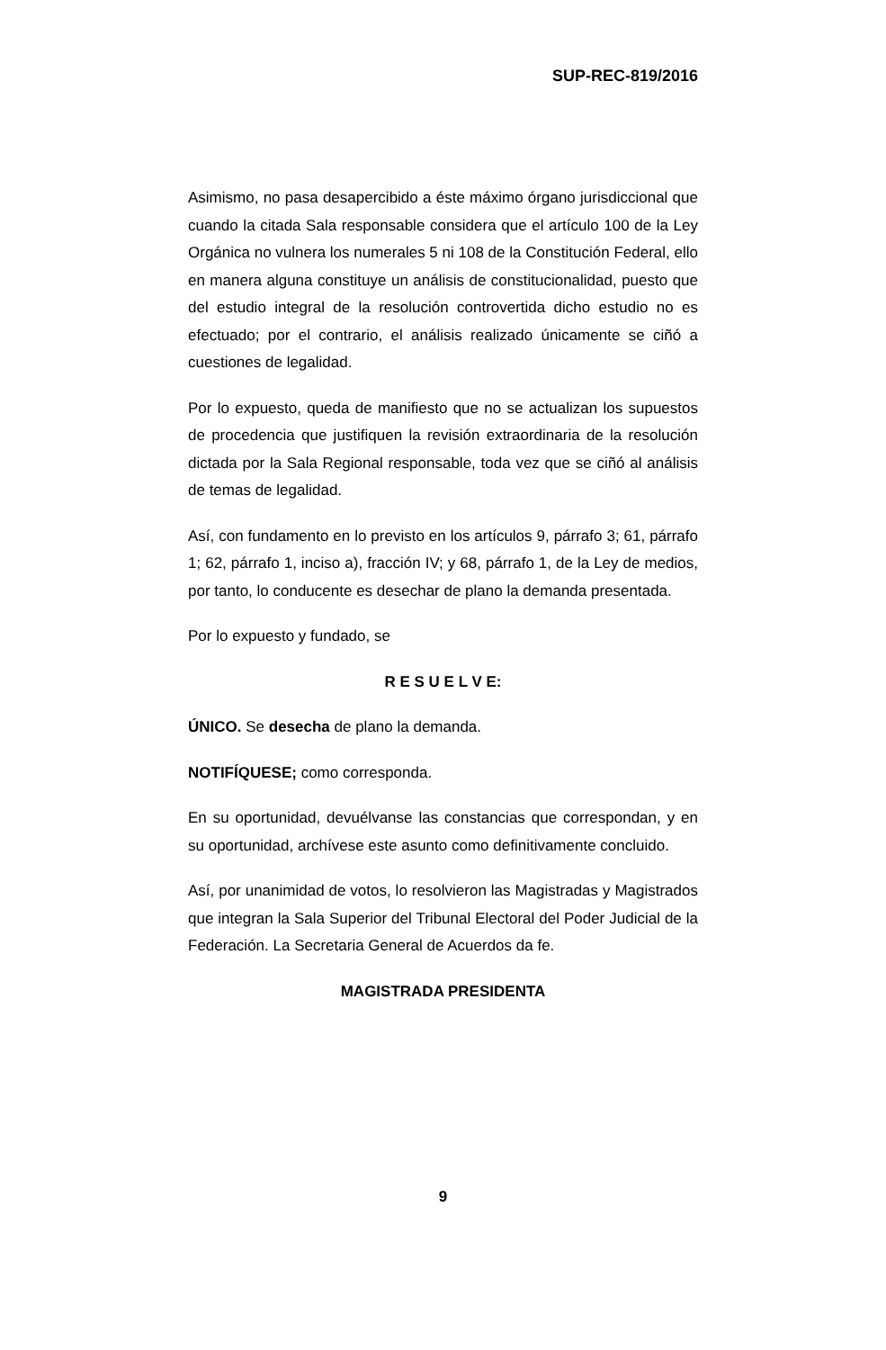SUP-REC-819/2016
Asimismo, no pasa desapercibido a éste máximo órgano jurisdiccional que cuando la citada Sala responsable considera que el artículo 100 de la Ley Orgánica no vulnera los numerales 5 ni 108 de la Constitución Federal, ello en manera alguna constituye un análisis de constitucionalidad, puesto que del estudio integral de la resolución controvertida dicho estudio no es efectuado; por el contrario, el análisis realizado únicamente se ciñó a cuestiones de legalidad.
Por lo expuesto, queda de manifiesto que no se actualizan los supuestos de procedencia que justifiquen la revisión extraordinaria de la resolución dictada por la Sala Regional responsable, toda vez que se ciñó al análisis de temas de legalidad.
Así, con fundamento en lo previsto en los artículos 9, párrafo 3; 61, párrafo 1; 62, párrafo 1, inciso a), fracción IV; y 68, párrafo 1, de la Ley de medios, por tanto, lo conducente es desechar de plano la demanda presentada.
Por lo expuesto y fundado, se
R E S U E L V E:
ÚNICO. Se desecha de plano la demanda.
NOTIFÍQUESE; como corresponda.
En su oportunidad, devuélvanse las constancias que correspondan, y en su oportunidad, archívese este asunto como definitivamente concluido.
Así, por unanimidad de votos, lo resolvieron las Magistradas y Magistrados que integran la Sala Superior del Tribunal Electoral del Poder Judicial de la Federación. La Secretaria General de Acuerdos da fe.
MAGISTRADA PRESIDENTA
9